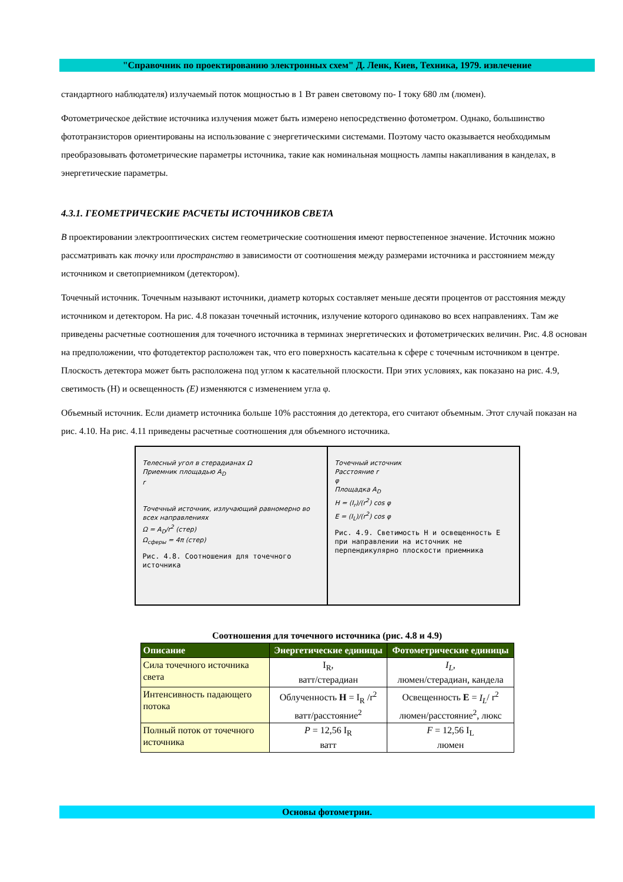"Справочник по проектированию электронных схем" Д. Ленк, Киев, Техника, 1979. извлечение
стандартного наблюдателя) излучаемый поток мощностью в 1 Вт равен световому по- I току 680 лм (люмен).
Фотометрическое действие источника излучения может быть измерено непосредственно фотометром. Однако, большинство фототранзисторов ориентированы на использование с энергетическими системами. Поэтому часто оказывается необходимым преобразовывать фотометрические параметры источника, такие как номинальная мощность лампы накапливания в канделах, в энергетические параметры.
4.3.1. ГЕОМЕТРИЧЕСКИЕ РАСЧЕТЫ ИСТОЧНИКОВ СВЕТА
В проектировании электрооптических систем геометрические соотношения имеют первостепенное значение. Источник можно рассматривать как точку или пространство в зависимости от соотношения между размерами источника и расстоянием между источником и светоприемником (детектором).
Точечный источник. Точечным называют источники, диаметр которых составляет меньше десяти процентов от расстояния между источником и детектором. На рис. 4.8 показан точечный источник, излучение которого одинаково во всех направлениях. Там же приведены расчетные соотношения для точечного источника в терминах энергетических и фотометрических величин. Рис. 4.8 основан на предположении, что фотодетектор расположен так, что его поверхность касательна к сфере с точечным источником в центре. Плоскость детектора может быть расположена под углом к касательной плоскости. При этих условиях, как показано на рис. 4.9, светимость (Н) и освещенность (Е) изменяются с изменением угла φ.
Объемный источник. Если диаметр источника больше 10% расстояния до детектора, его считают объемным. Этот случай показан на рис. 4.10. На рис. 4.11 приведены расчетные соотношения для объемного источника.
Телесный угол в стерадианах Ω
Приемник площадью A<sub>D</sub>
r
Точечный источник, излучающий равномерно во всех направлениях
Ω = A<sub>D</sub>/r<sup>2</sup> (стер)
Ω<sub>сферы</sub> = 4π (стер)
Рис. 4.8. Соотношения для точечного источника
Точечный источник
Расстояние r
φ
Площадка A<sub>D</sub>
H = (I<sub>r</sub>)/(r<sup>2</sup>) cos φ
E = (I<sub>L</sub>)/(r<sup>2</sup>) cos φ
Рис. 4.9. Светимость H и освещенность E при направлении на источник не перпендикулярно плоскости приемника
Соотношения для точечного источника (рис. 4.8 и 4.9)
| Описание | Энергетические единицы | Фотометрические единицы |
| --- | --- | --- |
| Сила точечного источника света | I<sub>R</sub>, ватт/стерадиан | I<sub>L</sub> , люмен/стерадиан, кандела |
| Интенсивность падающего потока | Облученность H = I<sub>R</sub> /r<sup>2</sup> ватт/расстояние<sup>2</sup> | Освещенность E = I<sub>L</sub> / r<sup>2</sup> люмен/расстояние<sup>2</sup>, люкс |
| Полный поток от точечного источника | P = 12,56 I<sub>R</sub> ватт | F = 12,56 I<sub>L</sub> люмен |
Основы фотометрии.